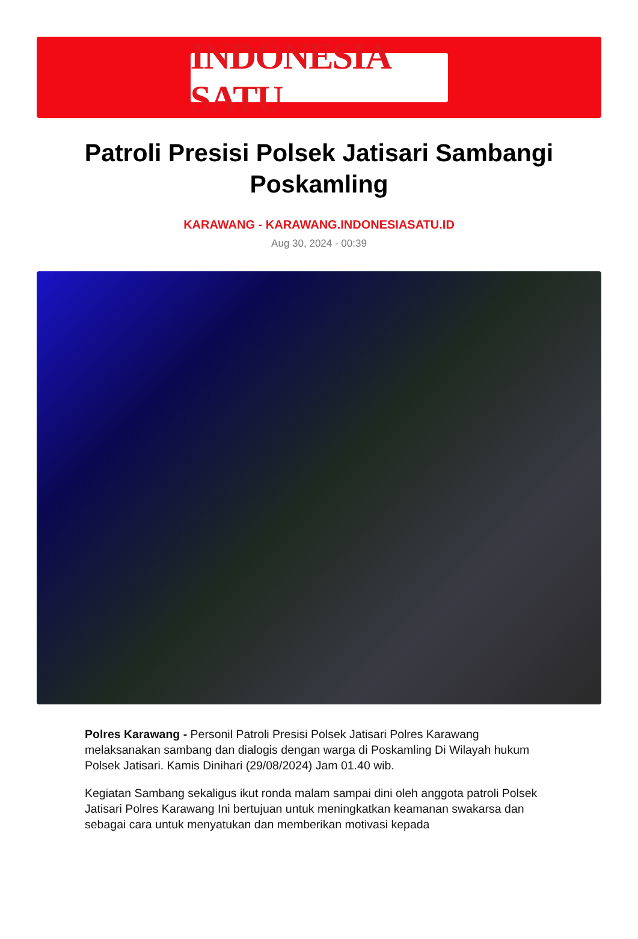INDONESIA SATU
Patroli Presisi Polsek Jatisari Sambangi Poskamling
KARAWANG - KARAWANG.INDONESIASATU.ID
Aug 30, 2024 - 00:39
Polres Karawang - Personil Patroli Presisi Polsek Jatisari Polres Karawang melaksanakan sambang dan dialogis dengan warga di Poskamling Di Wilayah hukum Polsek Jatisari. Kamis Dinihari (29/08/2024) Jam 01.40 wib.
Kegiatan Sambang sekaligus ikut ronda malam sampai dini oleh anggota patroli Polsek Jatisari Polres Karawang Ini bertujuan untuk meningkatkan keamanan swakarsa dan sebagai cara untuk menyatukan dan memberikan motivasi kepada